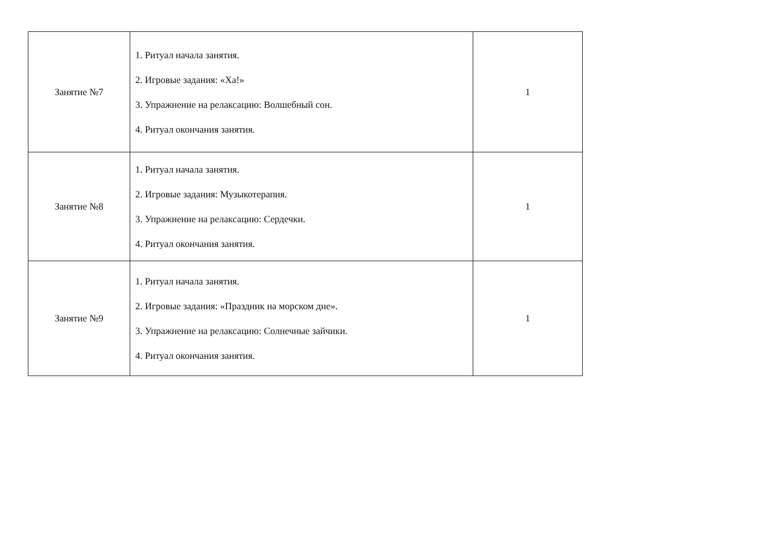| Занятие №7 | 1. Ритуал начала занятия. 2. Игровые задания: «Ха!» 3. Упражнение на релаксацию: Волшебный сон. 4. Ритуал окончания занятия. | 1 |
| Занятие №8 | 1. Ритуал начала занятия. 2. Игровые задания: Музыкотерапия. 3. Упражнение на релаксацию: Сердечки. 4. Ритуал окончания занятия. | 1 |
| Занятие №9 | 1. Ритуал начала занятия. 2. Игровые задания: «Праздник на морском дне». 3. Упражнение на релаксацию: Солнечные зайчики. 4. Ритуал окончания занятия. | 1 |